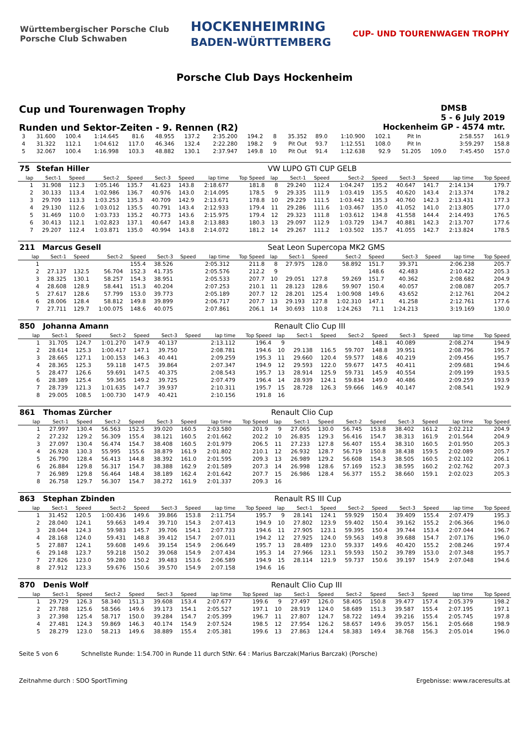Württembergischer Porsche Club
Porsche Club Schwaben
HOCKENHEIMRING
BADEN-WÜRTTEMBERG
CUP- UND TOURENWAGEN TROPHY
Porsche Club Days Hockenheim
Cup und Tourenwagen Trophy
DMSB
5 - 6 July 2019
Runden und Sektor-Zeiten - 9. Rennen (R2)
Hockenheim GP - 4574 mtr.
| 3 | 31.600 | 100.4 | 1:14.645 | 81.6 | 48.955 | 137.2 | 2:35.200 | 194.2 | 8 | 35.352 | 89.0 | 1:10.900 | 102.1 | Pit In | | 2:58.557 | 161.9 |
| 4 | 31.322 | 112.1 | 1:04.612 | 117.0 | 46.346 | 132.4 | 2:22.280 | 198.2 | 9 | Pit Out | 93.7 | 1:12.551 | 108.0 | Pit In | | 3:59.297 | 158.8 |
| 5 | 32.067 | 100.4 | 1:16.998 | 103.3 | 48.882 | 130.1 | 2:37.947 | 149.8 | 10 | Pit Out | 91.4 | 1:12.638 | 92.9 | 51.205 | 109.0 | 7:45.450 | 157.0 |
| 75 | Stefan Hiller | | | | | | | | VW LUPO GTI CUP GELB | | | | | | | | |
| lap | Sect-1 | Speed | Sect-2 | Speed | Sect-3 | Speed | lap time | Top Speed | lap | Sect-1 | Speed | Sect-2 | Speed | Sect-3 | Speed | lap time | Top Speed |
| 1 | 31.908 | 112.3 | 1:05.146 | 135.7 | 41.623 | 143.8 | 2:18.677 | 181.8 | 8 | 29.240 | 112.4 | 1:04.247 | 135.2 | 40.647 | 141.7 | 2:14.134 | 179.7 |
| 2 | 30.133 | 113.4 | 1:02.986 | 136.7 | 40.976 | 143.0 | 2:14.095 | 178.5 | 9 | 29.335 | 111.9 | 1:03.419 | 135.5 | 40.620 | 143.4 | 2:13.374 | 178.2 |
| 3 | 29.709 | 113.3 | 1:03.253 | 135.3 | 40.709 | 142.9 | 2:13.671 | 178.8 | 10 | 29.229 | 111.5 | 1:03.442 | 135.3 | 40.760 | 142.3 | 2:13.431 | 177.3 |
| 4 | 29.130 | 112.6 | 1:03.012 | 135.5 | 40.791 | 143.4 | 2:12.933 | 179.4 | 11 | 29.286 | 111.6 | 1:03.467 | 135.0 | 41.052 | 141.0 | 2:13.805 | 177.0 |
| 5 | 31.469 | 110.0 | 1:03.733 | 135.2 | 40.773 | 143.6 | 2:15.975 | 179.4 | 12 | 29.323 | 111.8 | 1:03.612 | 134.8 | 41.558 | 144.4 | 2:14.493 | 176.5 |
| 6 | 30.413 | 112.1 | 1:02.823 | 137.1 | 40.647 | 143.8 | 2:13.883 | 180.3 | 13 | 29.097 | 112.9 | 1:03.729 | 134.7 | 40.881 | 142.3 | 2:13.707 | 177.6 |
| 7 | 29.207 | 112.4 | 1:03.871 | 135.0 | 40.994 | 143.8 | 2:14.072 | 181.2 | 14 | 29.267 | 111.2 | 1:03.502 | 135.7 | 41.055 | 142.7 | 2:13.824 | 178.5 |
| 211 | Marcus Gesell | | | | | | | | Seat Leon Supercopa MK2 GMS | | | | | | | | |
| lap | Sect-1 | Speed | Sect-2 | Speed | Sect-3 | Speed | lap time | Top Speed | lap | Sect-1 | Speed | Sect-2 | Speed | Sect-3 | Speed | lap time | Top Speed |
| 1 | | | | 155.4 | 38.526 | | 2:05.312 | 211.8 | 8 | 27.975 | 128.0 | 58.892 | 151.7 | 39.371 | | 2:06.238 | 205.7 |
| 2 | 27.137 | 132.5 | 56.704 | 152.3 | 41.735 | | 2:05.576 | 212.2 | 9 | | | | 148.6 | 42.483 | | 2:10.422 | 205.3 |
| 3 | 28.325 | 130.1 | 58.257 | 154.3 | 38.951 | | 2:05.533 | 207.7 | 10 | 29.051 | 127.8 | 59.269 | 151.7 | 40.362 | | 2:08.682 | 204.9 |
| 4 | 28.608 | 128.9 | 58.441 | 151.3 | 40.204 | | 2:07.253 | 210.1 | 11 | 28.123 | 128.6 | 59.907 | 150.4 | 40.057 | | 2:08.087 | 205.7 |
| 5 | 27.617 | 128.6 | 57.799 | 153.0 | 39.773 | | 2:05.189 | 207.7 | 12 | 28.201 | 125.4 | 1:00.908 | 149.6 | 43.652 | | 2:12.761 | 204.2 |
| 6 | 28.006 | 128.4 | 58.812 | 149.8 | 39.899 | | 2:06.717 | 207.7 | 13 | 29.193 | 127.8 | 1:02.310 | 147.1 | 41.258 | | 2:12.761 | 177.6 |
| 7 | 27.711 | 129.7 | 1:00.075 | 148.6 | 40.075 | | 2:07.861 | 206.1 | 14 | 30.693 | 110.8 | 1:24.263 | 71.1 | 1:24.213 | | 3:19.169 | 130.0 |
| 850 | Johanna Amann | | | | | | | | Renault Clio Cup III | | | | | | | | |
| lap | Sect-1 | Speed | Sect-2 | Speed | Sect-3 | Speed | lap time | Top Speed | lap | Sect-1 | Speed | Sect-2 | Speed | Sect-3 | Speed | lap time | Top Speed |
| 1 | 31.705 | 124.7 | 1:01.270 | 147.9 | 40.137 | | 2:13.112 | 196.4 | 9 | | | | 148.1 | 40.089 | | 2:08.274 | 194.9 |
| 2 | 28.614 | 125.3 | 1:00.417 | 147.1 | 39.750 | | 2:08.781 | 194.6 | 10 | 29.138 | 116.5 | 59.707 | 148.8 | 39.951 | | 2:08.796 | 195.7 |
| 3 | 28.665 | 127.1 | 1:00.153 | 146.3 | 40.441 | | 2:09.259 | 195.3 | 11 | 29.660 | 120.4 | 59.577 | 148.6 | 40.219 | | 2:09.456 | 195.7 |
| 4 | 28.365 | 125.3 | 59.118 | 147.5 | 39.864 | | 2:07.347 | 194.9 | 12 | 29.593 | 122.0 | 59.677 | 147.5 | 40.411 | | 2:09.681 | 194.6 |
| 5 | 28.477 | 126.6 | 59.691 | 147.5 | 40.375 | | 2:08.543 | 195.7 | 13 | 28.914 | 125.9 | 59.731 | 145.9 | 40.554 | | 2:09.199 | 193.5 |
| 6 | 28.389 | 125.4 | 59.365 | 149.2 | 39.725 | | 2:07.479 | 196.4 | 14 | 28.939 | 124.1 | 59.834 | 149.0 | 40.486 | | 2:09.259 | 193.9 |
| 7 | 28.739 | 121.3 | 1:01.635 | 147.7 | 39.937 | | 2:10.311 | 195.7 | 15 | 28.728 | 126.3 | 59.666 | 146.9 | 40.147 | | 2:08.541 | 192.9 |
| 8 | 29.005 | 108.5 | 1:00.730 | 147.9 | 40.421 | | 2:10.156 | 191.8 | 16 | | | | | | | | |
| 861 | Thomas Zürcher | | | | | | | | Renault Clio Cup | | | | | | | | |
| lap | Sect-1 | Speed | Sect-2 | Speed | Sect-3 | Speed | lap time | Top Speed | lap | Sect-1 | Speed | Sect-2 | Speed | Sect-3 | Speed | lap time | Top Speed |
| 1 | 27.997 | 130.4 | 56.563 | 152.5 | 39.020 | 160.5 | 2:03.580 | 201.9 | 9 | 27.065 | 130.0 | 56.745 | 153.8 | 38.402 | 161.2 | 2:02.212 | 204.9 |
| 2 | 27.232 | 129.2 | 56.309 | 155.4 | 38.121 | 160.5 | 2:01.662 | 202.2 | 10 | 26.835 | 129.3 | 56.416 | 154.7 | 38.313 | 161.9 | 2:01.564 | 204.9 |
| 3 | 27.097 | 130.4 | 56.474 | 154.7 | 38.408 | 160.5 | 2:01.979 | 206.5 | 11 | 27.233 | 127.8 | 56.407 | 155.4 | 38.310 | 160.5 | 2:01.950 | 205.3 |
| 4 | 26.928 | 130.3 | 55.995 | 155.6 | 38.879 | 161.9 | 2:01.802 | 210.1 | 12 | 26.932 | 128.7 | 56.719 | 150.8 | 38.438 | 159.5 | 2:02.089 | 205.7 |
| 5 | 26.790 | 128.4 | 56.413 | 144.8 | 38.392 | 161.0 | 2:01.595 | 209.3 | 13 | 26.989 | 129.2 | 56.608 | 154.3 | 38.505 | 160.5 | 2:02.102 | 206.1 |
| 6 | 26.884 | 129.8 | 56.317 | 154.7 | 38.388 | 162.9 | 2:01.589 | 207.3 | 14 | 26.998 | 128.6 | 57.169 | 152.3 | 38.595 | 160.2 | 2:02.762 | 207.3 |
| 7 | 26.989 | 129.8 | 56.464 | 148.4 | 38.189 | 162.4 | 2:01.642 | 207.7 | 15 | 26.986 | 128.4 | 56.377 | 155.2 | 38.660 | 159.1 | 2:02.023 | 205.3 |
| 8 | 26.758 | 129.7 | 56.307 | 154.7 | 38.272 | 161.9 | 2:01.337 | 209.3 | 16 | | | | | | | | |
| 863 | Stephan Zbinden | | | | | | | | Renault RS III Cup | | | | | | | | |
| lap | Sect-1 | Speed | Sect-2 | Speed | Sect-3 | Speed | lap time | Top Speed | lap | Sect-1 | Speed | Sect-2 | Speed | Sect-3 | Speed | lap time | Top Speed |
| 1 | 31.452 | 120.5 | 1:00.436 | 149.6 | 39.866 | 153.8 | 2:11.754 | 195.7 | 9 | 28.141 | 124.1 | 59.929 | 150.4 | 39.409 | 155.4 | 2:07.479 | 195.3 |
| 2 | 28.040 | 124.1 | 59.663 | 149.4 | 39.710 | 154.3 | 2:07.413 | 194.9 | 10 | 27.802 | 123.9 | 59.402 | 150.4 | 39.162 | 155.2 | 2:06.366 | 196.0 |
| 3 | 28.044 | 124.3 | 59.983 | 145.7 | 39.706 | 154.1 | 2:07.733 | 194.6 | 11 | 27.905 | 123.1 | 59.395 | 150.4 | 39.744 | 153.4 | 2:07.044 | 196.7 |
| 4 | 28.168 | 124.0 | 59.431 | 148.8 | 39.412 | 154.7 | 2:07.011 | 194.2 | 12 | 27.925 | 124.0 | 59.563 | 149.8 | 39.688 | 154.7 | 2:07.176 | 196.0 |
| 5 | 27.887 | 124.1 | 59.608 | 149.6 | 39.154 | 154.9 | 2:06.649 | 195.7 | 13 | 28.489 | 123.0 | 59.337 | 149.6 | 40.420 | 155.2 | 2:08.246 | 197.4 |
| 6 | 29.148 | 123.7 | 59.218 | 150.2 | 39.068 | 154.9 | 2:07.434 | 195.3 | 14 | 27.966 | 123.1 | 59.593 | 150.2 | 39.789 | 153.0 | 2:07.348 | 195.7 |
| 7 | 27.826 | 123.0 | 59.280 | 150.2 | 39.483 | 153.6 | 2:06.589 | 194.9 | 15 | 28.114 | 121.9 | 59.737 | 150.6 | 39.197 | 154.9 | 2:07.048 | 194.6 |
| 8 | 27.912 | 123.3 | 59.676 | 150.6 | 39.570 | 154.9 | 2:07.158 | 194.6 | 16 | | | | | | | | |
| 870 | Denis Wolf | | | | | | | | Renault Clio Cup III | | | | | | | | |
| lap | Sect-1 | Speed | Sect-2 | Speed | Sect-3 | Speed | lap time | Top Speed | lap | Sect-1 | Speed | Sect-2 | Speed | Sect-3 | Speed | lap time | Top Speed |
| 1 | 29.729 | 126.3 | 58.340 | 151.3 | 39.608 | 153.4 | 2:07.677 | 199.6 | 9 | 27.497 | 126.0 | 58.405 | 150.8 | 39.477 | 157.4 | 2:05.379 | 198.2 |
| 2 | 27.788 | 125.6 | 58.566 | 149.6 | 39.173 | 154.1 | 2:05.527 | 197.1 | 10 | 28.919 | 124.0 | 58.689 | 151.3 | 39.587 | 155.4 | 2:07.195 | 197.1 |
| 3 | 27.398 | 125.4 | 58.717 | 150.0 | 39.284 | 154.7 | 2:05.399 | 196.7 | 11 | 27.807 | 124.7 | 58.722 | 149.4 | 39.216 | 155.4 | 2:05.745 | 197.8 |
| 4 | 27.481 | 124.3 | 59.869 | 146.3 | 40.174 | 154.9 | 2:07.524 | 198.5 | 12 | 27.954 | 126.2 | 58.657 | 149.6 | 39.057 | 156.1 | 2:05.668 | 198.9 |
| 5 | 28.279 | 123.0 | 58.213 | 149.6 | 38.889 | 155.4 | 2:05.381 | 199.6 | 13 | 27.863 | 124.4 | 58.383 | 149.4 | 38.768 | 156.3 | 2:05.014 | 196.0 |
Seite 5 von 6 Schnellste Runde: 1:54.700 in Runde 11 durch StNr. 64 : Marius Barczak(Marius Barczak) (Porsche)
Zeitnahme durch : SDO SportTiming Ergebnisse: www.raceresults.at